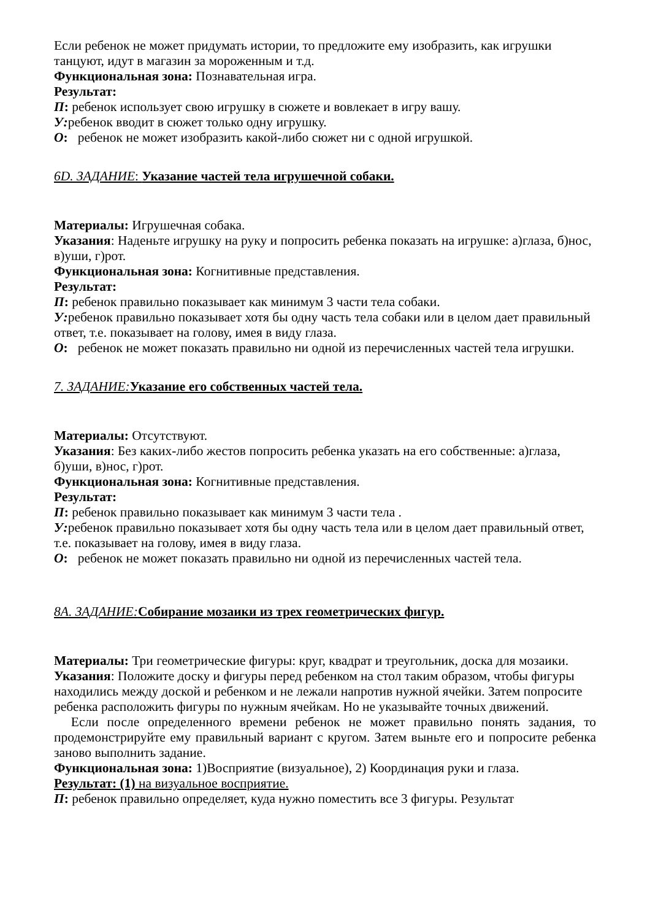Если ребенок не может придумать истории, то предложите ему изобразить, как игрушки танцуют, идут в магазин за мороженным и т.д.
Функциональная зона: Познавательная игра.
Результат:
П: ребенок использует свою игрушку в сюжете и вовлекает в игру вашу.
У: ребенок вводит в сюжет только одну игрушку.
О: ребенок не может изобразить какой-либо сюжет ни с одной игрушкой.
6D. ЗАДАНИЕ: Указание частей тела игрушечной собаки.
Материалы: Игрушечная собака.
Указания: Наденьте игрушку на руку и попросить ребенка показать на игрушке: а)глаза, б)нос, в)уши, г)рот.
Функциональная зона: Когнитивные представления.
Результат:
П: ребенок правильно показывает как минимум 3 части тела собаки.
У: ребенок правильно показывает хотя бы одну часть тела собаки или в целом дает правильный ответ, т.е. показывает на голову, имея в виду глаза.
О: ребенок не может показать правильно ни одной из перечисленных частей тела игрушки.
7. ЗАДАНИЕ: Указание его собственных частей тела.
Материалы: Отсутствуют.
Указания: Без каких-либо жестов попросить ребенка указать на его собственные: а)глаза, б)уши, в)нос, г)рот.
Функциональная зона: Когнитивные представления.
Результат:
П: ребенок правильно показывает как минимум 3 части тела .
У: ребенок правильно показывает хотя бы одну часть тела или в целом дает правильный ответ, т.е. показывает на голову, имея в виду глаза.
О: ребенок не может показать правильно ни одной из перечисленных частей тела.
8А. ЗАДАНИЕ: Собирание мозаики из трех геометрических фигур.
Материалы: Три геометрические фигуры: круг, квадрат и треугольник, доска для мозаики. Указания: Положите доску и фигуры перед ребенком на стол таким образом, чтобы фигуры находились между доской и ребенком и не лежали напротив нужной ячейки. Затем попросите ребенка расположить фигуры по нужным ячейкам. Но не указывайте точных движений.
Если после определенного времени ребенок не может правильно понять задания, то продемонстрируйте ему правильный вариант с кругом. Затем выньте его и попросите ребенка заново выполнить задание.
Функциональная зона: 1)Восприятие (визуальное), 2) Координация руки и глаза.
Результат: (1) на визуальное восприятие.
П: ребенок правильно определяет, куда нужно поместить все 3 фигуры. Результат